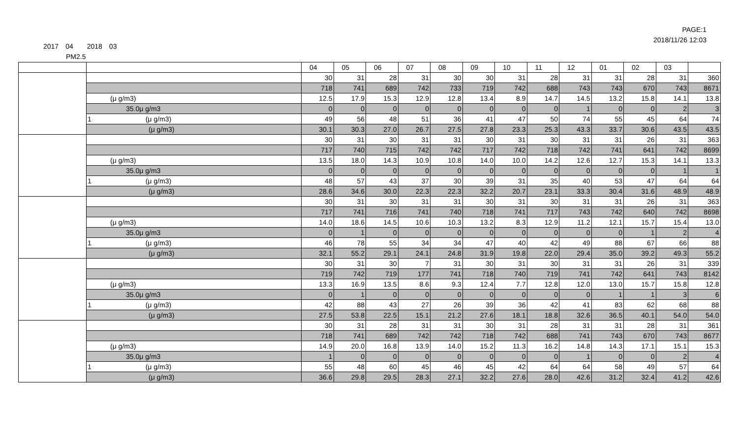PAGE:1
2018/11/26 12:03
2017　04　　2018　03
PM2.5
| | | 04 | 05 | 06 | 07 | 08 | 09 | 10 | 11 | 12 | 01 | 02 | 03 | |
| --- | --- | --- | --- | --- | --- | --- | --- | --- | --- | --- | --- | --- | --- | --- |
| | | 30 | 31 | 28 | 31 | 30 | 30 | 31 | 28 | 31 | 31 | 28 | 31 | 360 |
| | | 718 | 741 | 689 | 742 | 733 | 719 | 742 | 688 | 743 | 743 | 670 | 743 | 8671 |
| | (μ g/m3) | 12.5 | 17.9 | 15.3 | 12.9 | 12.8 | 13.4 | 8.9 | 14.7 | 14.5 | 13.2 | 15.8 | 14.1 | 13.8 |
| | 35.0μ g/m3 | 0 | 0 | 0 | 0 | 0 | 0 | 0 | 0 | 1 | 0 | 0 | 2 | 3 |
| | 1 (μ g/m3) | 49 | 56 | 48 | 51 | 36 | 41 | 47 | 50 | 74 | 55 | 45 | 64 | 74 |
| | (μ g/m3) | 30.1 | 30.3 | 27.0 | 26.7 | 27.5 | 27.8 | 23.3 | 25.3 | 43.3 | 33.7 | 30.6 | 43.5 | 43.5 |
| | | 30 | 31 | 30 | 31 | 31 | 30 | 31 | 30 | 31 | 31 | 26 | 31 | 363 |
| | | 717 | 740 | 715 | 742 | 742 | 717 | 742 | 718 | 742 | 741 | 641 | 742 | 8699 |
| | (μ g/m3) | 13.5 | 18.0 | 14.3 | 10.9 | 10.8 | 14.0 | 10.0 | 14.2 | 12.6 | 12.7 | 15.3 | 14.1 | 13.3 |
| | 35.0μ g/m3 | 0 | 0 | 0 | 0 | 0 | 0 | 0 | 0 | 0 | 0 | 0 | 1 | 1 |
| | 1 (μ g/m3) | 48 | 57 | 43 | 37 | 30 | 39 | 31 | 35 | 40 | 53 | 47 | 64 | 64 |
| | (μ g/m3) | 28.6 | 34.6 | 30.0 | 22.3 | 22.3 | 32.2 | 20.7 | 23.1 | 33.3 | 30.4 | 31.6 | 48.9 | 48.9 |
| | | 30 | 31 | 30 | 31 | 31 | 30 | 31 | 30 | 31 | 31 | 26 | 31 | 363 |
| | | 717 | 741 | 716 | 741 | 740 | 718 | 741 | 717 | 743 | 742 | 640 | 742 | 8698 |
| | (μ g/m3) | 14.0 | 18.6 | 14.5 | 10.6 | 10.3 | 13.2 | 8.3 | 12.9 | 11.2 | 12.1 | 15.7 | 15.4 | 13.0 |
| | 35.0μ g/m3 | 0 | 1 | 0 | 0 | 0 | 0 | 0 | 0 | 0 | 0 | 1 | 2 | 4 |
| | 1 (μ g/m3) | 46 | 78 | 55 | 34 | 34 | 47 | 40 | 42 | 49 | 88 | 67 | 66 | 88 |
| | (μ g/m3) | 32.1 | 55.2 | 29.1 | 24.1 | 24.8 | 31.9 | 19.8 | 22.0 | 29.4 | 35.0 | 39.2 | 49.3 | 55.2 |
| | | 30 | 31 | 30 | 7 | 31 | 30 | 31 | 30 | 31 | 31 | 26 | 31 | 339 |
| | | 719 | 742 | 719 | 177 | 741 | 718 | 740 | 719 | 741 | 742 | 641 | 743 | 8142 |
| | (μ g/m3) | 13.3 | 16.9 | 13.5 | 8.6 | 9.3 | 12.4 | 7.7 | 12.8 | 12.0 | 13.0 | 15.7 | 15.8 | 12.8 |
| | 35.0μ g/m3 | 0 | 1 | 0 | 0 | 0 | 0 | 0 | 0 | 0 | 1 | 1 | 3 | 6 |
| | 1 (μ g/m3) | 42 | 88 | 43 | 27 | 26 | 39 | 36 | 42 | 41 | 83 | 62 | 68 | 88 |
| | (μ g/m3) | 27.5 | 53.8 | 22.5 | 15.1 | 21.2 | 27.6 | 18.1 | 18.8 | 32.6 | 36.5 | 40.1 | 54.0 | 54.0 |
| | | 30 | 31 | 28 | 31 | 31 | 30 | 31 | 28 | 31 | 31 | 28 | 31 | 361 |
| | | 718 | 741 | 689 | 742 | 742 | 718 | 742 | 688 | 741 | 743 | 670 | 743 | 8677 |
| | (μ g/m3) | 14.9 | 20.0 | 16.8 | 13.9 | 14.0 | 15.2 | 11.3 | 16.2 | 14.8 | 14.3 | 17.1 | 15.1 | 15.3 |
| | 35.0μ g/m3 | 1 | 0 | 0 | 0 | 0 | 0 | 0 | 0 | 1 | 0 | 0 | 2 | 4 |
| | 1 (μ g/m3) | 55 | 48 | 60 | 45 | 46 | 45 | 42 | 64 | 64 | 58 | 49 | 57 | 64 |
| | (μ g/m3) | 36.6 | 29.8 | 29.5 | 28.3 | 27.1 | 32.2 | 27.6 | 28.0 | 42.6 | 31.2 | 32.4 | 41.2 | 42.6 |